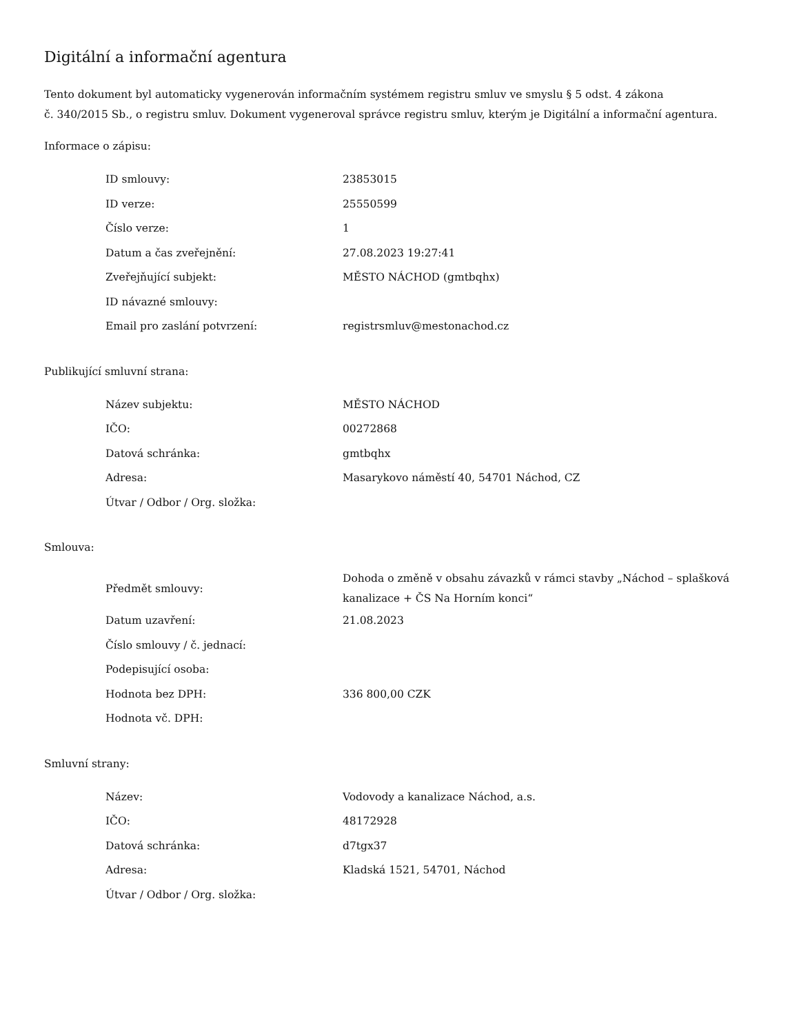Digitální a informační agentura
Tento dokument byl automaticky vygenerován informačním systémem registru smluv ve smyslu § 5 odst. 4 zákona
č. 340/2015 Sb., o registru smluv. Dokument vygeneroval správce registru smluv, kterým je Digitální a informační agentura.
Informace o zápisu:
| ID smlouvy: | 23853015 |
| ID verze: | 25550599 |
| Číslo verze: | 1 |
| Datum a čas zveřejnění: | 27.08.2023 19:27:41 |
| Zveřejňující subjekt: | MĚSTO NÁCHOD (gmtbqhx) |
| ID návazné smlouvy: | |
| Email pro zaslání potvrzení: | registrsmluv@mestonachod.cz |
Publikující smluvní strana:
| Název subjektu: | MĚSTO NÁCHOD |
| IČO: | 00272868 |
| Datová schránka: | gmtbqhx |
| Adresa: | Masarykovo náměstí 40, 54701 Náchod, CZ |
| Útvar / Odbor / Org. složka: | |
Smlouva:
| Předmět smlouvy: | Dohoda o změně v obsahu závazků v rámci stavby „Náchod – splašková kanalizace + ČS Na Horním konci“ |
| Datum uzavření: | 21.08.2023 |
| Číslo smlouvy / č. jednací: | |
| Podepisující osoba: | |
| Hodnota bez DPH: | 336 800,00 CZK |
| Hodnota vč. DPH: | |
Smluvní strany:
| Název: | Vodovody a kanalizace Náchod, a.s. |
| IČO: | 48172928 |
| Datová schránka: | d7tgx37 |
| Adresa: | Kladská 1521, 54701, Náchod |
| Útvar / Odbor / Org. složka: | |